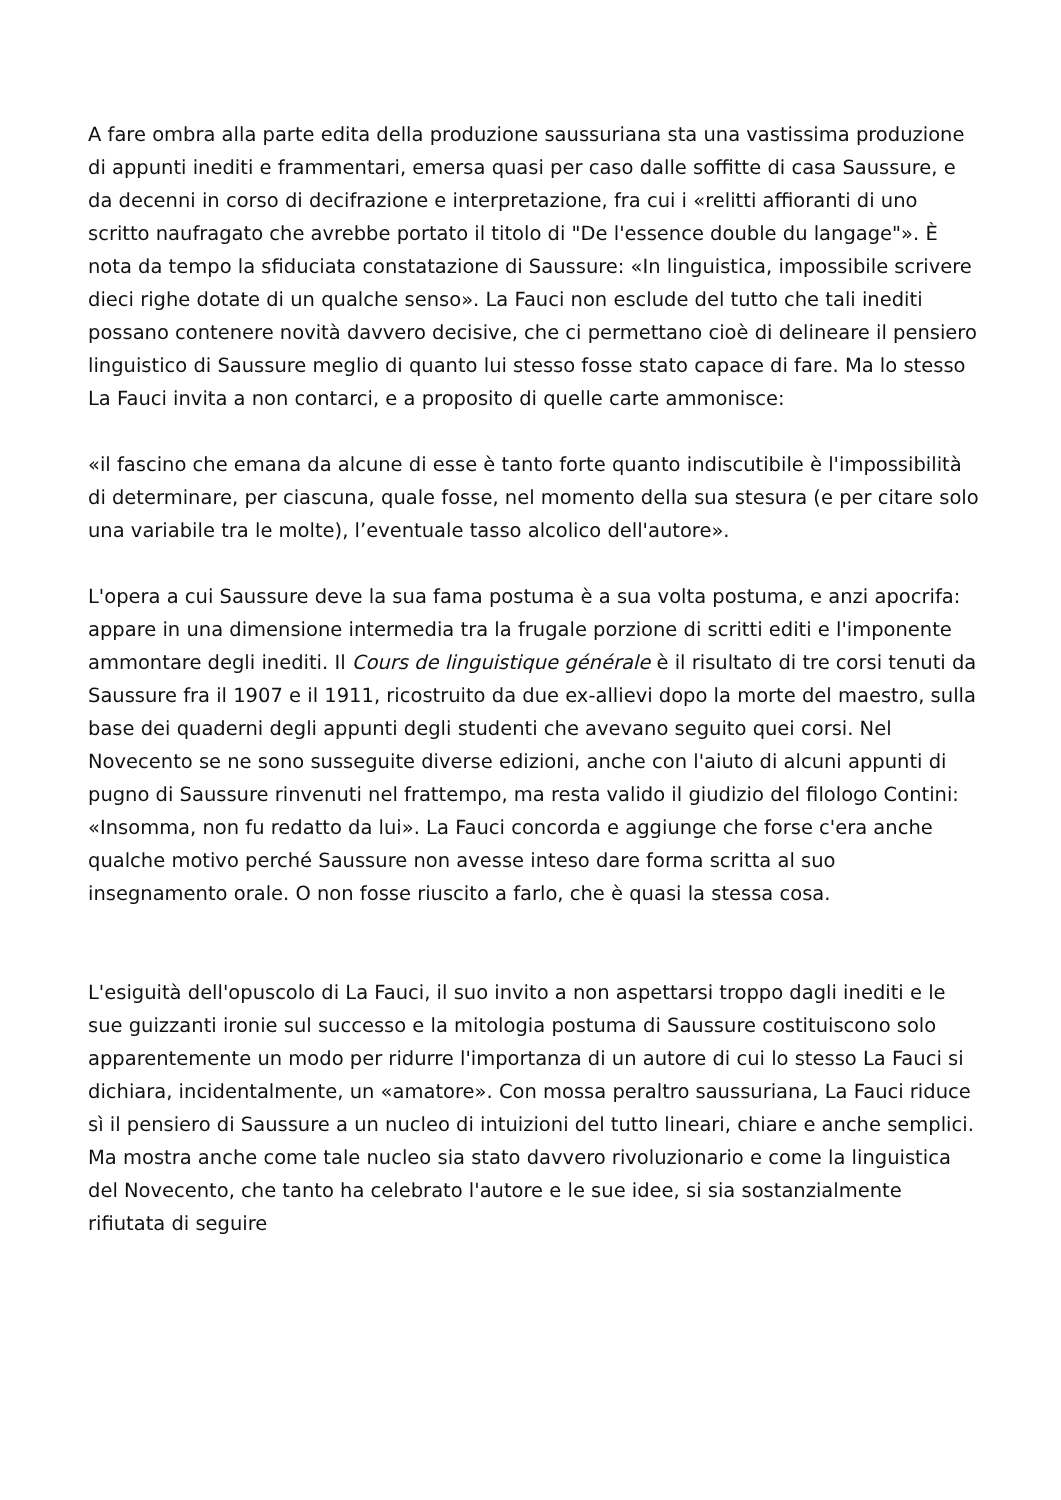A fare ombra alla parte edita della produzione saussuriana sta una vastissima produzione di appunti inediti e frammentari, emersa quasi per caso dalle soffitte di casa Saussure, e da decenni in corso di decifrazione e interpretazione, fra cui i «relitti affioranti di uno scritto naufragato che avrebbe portato il titolo di "De l'essence double du langage"». È nota da tempo la sfiduciata constatazione di Saussure: «In linguistica, impossibile scrivere dieci righe dotate di un qualche senso». La Fauci non esclude del tutto che tali inediti possano contenere novità davvero decisive, che ci permettano cioè di delineare il pensiero linguistico di Saussure meglio di quanto lui stesso fosse stato capace di fare. Ma lo stesso La Fauci invita a non contarci, e a proposito di quelle carte ammonisce:
«il fascino che emana da alcune di esse è tanto forte quanto indiscutibile è l'impossibilità di determinare, per ciascuna, quale fosse, nel momento della sua stesura (e per citare solo una variabile tra le molte), l’eventuale tasso alcolico dell'autore».
L'opera a cui Saussure deve la sua fama postuma è a sua volta postuma, e anzi apocrifa: appare in una dimensione intermedia tra la frugale porzione di scritti editi e l'imponente ammontare degli inediti. Il Cours de linguistique générale è il risultato di tre corsi tenuti da Saussure fra il 1907 e il 1911, ricostruito da due ex-allievi dopo la morte del maestro, sulla base dei quaderni degli appunti degli studenti che avevano seguito quei corsi. Nel Novecento se ne sono susseguite diverse edizioni, anche con l'aiuto di alcuni appunti di pugno di Saussure rinvenuti nel frattempo, ma resta valido il giudizio del filologo Contini: «Insomma, non fu redatto da lui». La Fauci concorda e aggiunge che forse c'era anche qualche motivo perché Saussure non avesse inteso dare forma scritta al suo insegnamento orale. O non fosse riuscito a farlo, che è quasi la stessa cosa.
L'esiguità dell'opuscolo di La Fauci, il suo invito a non aspettarsi troppo dagli inediti e le sue guizzanti ironie sul successo e la mitologia postuma di Saussure costituiscono solo apparentemente un modo per ridurre l'importanza di un autore di cui lo stesso La Fauci si dichiara, incidentalmente, un «amatore». Con mossa peraltro saussuriana, La Fauci riduce sì il pensiero di Saussure a un nucleo di intuizioni del tutto lineari, chiare e anche semplici. Ma mostra anche come tale nucleo sia stato davvero rivoluzionario e come la linguistica del Novecento, che tanto ha celebrato l'autore e le sue idee, si sia sostanzialmente rifiutata di seguire